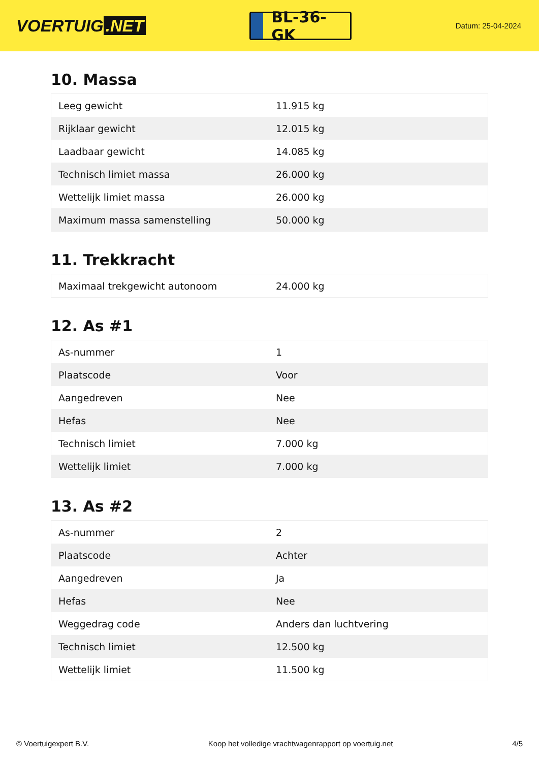VOERTUIG.NET
BL-36-GK
Datum: 25-04-2024
10. Massa
| Leeg gewicht | 11.915 kg |
| Rijklaar gewicht | 12.015 kg |
| Laadbaar gewicht | 14.085 kg |
| Technisch limiet massa | 26.000 kg |
| Wettelijk limiet massa | 26.000 kg |
| Maximum massa samenstelling | 50.000 kg |
11. Trekkracht
| Maximaal trekgewicht autonoom | 24.000 kg |
12. As #1
| As-nummer | 1 |
| Plaatscode | Voor |
| Aangedreven | Nee |
| Hefas | Nee |
| Technisch limiet | 7.000 kg |
| Wettelijk limiet | 7.000 kg |
13. As #2
| As-nummer | 2 |
| Plaatscode | Achter |
| Aangedreven | Ja |
| Hefas | Nee |
| Weggedrag code | Anders dan luchtvering |
| Technisch limiet | 12.500 kg |
| Wettelijk limiet | 11.500 kg |
© Voertuigexpert B.V. Koop het volledige vrachtwagenrapport op voertuig.net 4/5